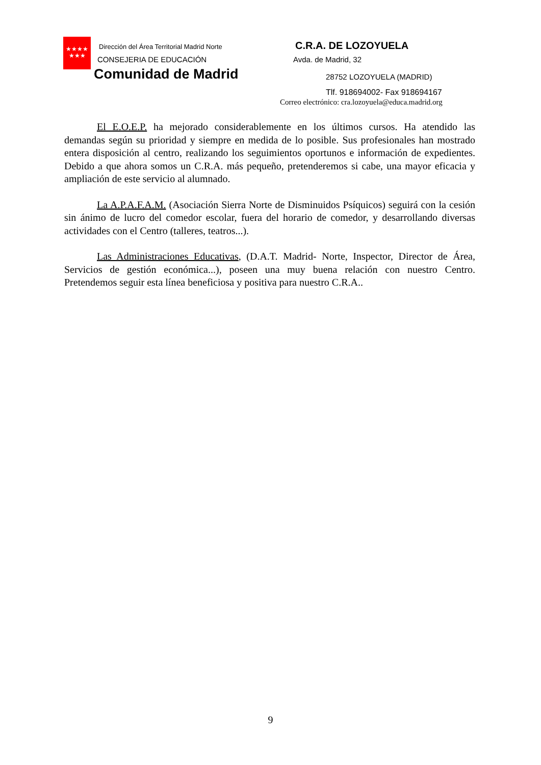★★★★
★★★
Dirección del Área Territorial Madrid Norte
CONSEJERIA DE EDUCACIÓN
Comunidad de Madrid
C.R.A. DE LOZOYUELA
Avda. de Madrid, 32
28752 LOZOYUELA (MADRID)
Tlf. 918694002- Fax 918694167
Correo electrónico: cra.lozoyuela@educa.madrid.org
El E.O.E.P. ha mejorado considerablemente en los últimos cursos. Ha atendido las demandas según su prioridad y siempre en medida de lo posible. Sus profesionales han mostrado entera disposición al centro, realizando los seguimientos oportunos e información de expedientes. Debido a que ahora somos un C.R.A. más pequeño, pretenderemos si cabe, una mayor eficacia y ampliación de este servicio al alumnado.
La A.P.A.F.A.M. (Asociación Sierra Norte de Disminuidos Psíquicos) seguirá con la cesión sin ánimo de lucro del comedor escolar, fuera del horario de comedor, y desarrollando diversas actividades con el Centro (talleres, teatros...).
Las Administraciones Educativas, (D.A.T. Madrid- Norte, Inspector, Director de Área, Servicios de gestión económica...), poseen una muy buena relación con nuestro Centro. Pretendemos seguir esta línea beneficiosa y positiva para nuestro C.R.A..
9